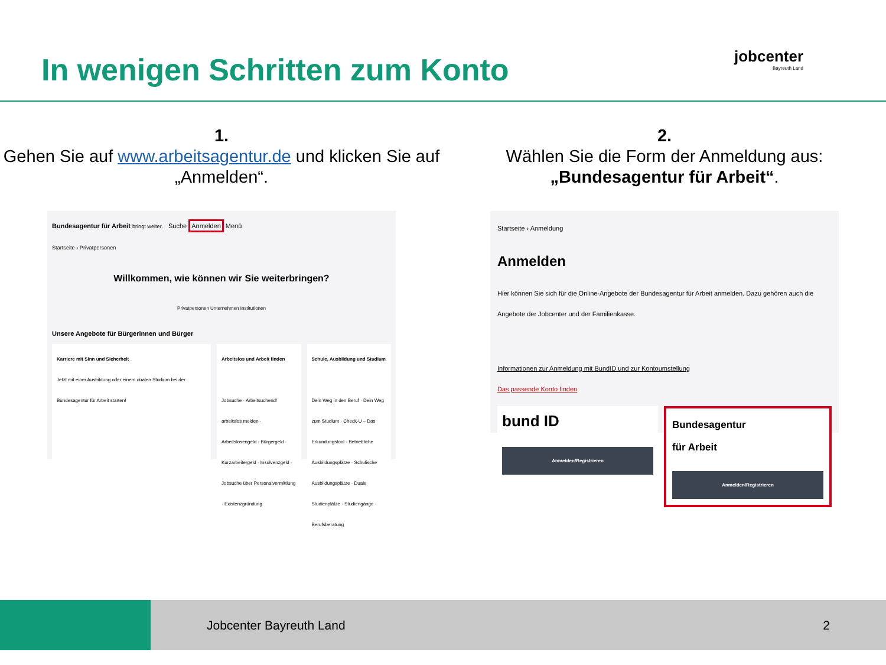In wenigen Schritten zum Konto
jobcenter
Bayreuth Land
1.
Gehen Sie auf www.arbeitsagentur.de und klicken Sie auf „Anmelden“.
Bundesagentur für Arbeit bringt weiter. Suche Anmelden Menü
Startseite › Privatpersonen
Willkommen, wie können wir Sie weiterbringen?
Privatpersonen Unternehmen Institutionen
Unsere Angebote für Bürgerinnen und Bürger
Karriere mit Sinn und Sicherheit
Jetzt mit einer Ausbildung oder einem dualen Studium bei der Bundesagentur für Arbeit starten!
Arbeitslos und Arbeit finden
Jobsuche · Arbeitsuchend/ arbeitslos melden · Arbeitslosengeld · Bürgergeld · Kurzarbeitergeld · Insolvenzgeld · Jobsuche über Personalvermittlung · Existenzgründung
Schule, Ausbildung und Studium
Dein Weg in den Beruf · Dein Weg zum Studium · Check-U – Das Erkundungstool · Betriebliche Ausbildungsplätze · Schulische Ausbildungsplätze · Duale Studienplätze · Studiengänge · Berufsberatung
2.
Wählen Sie die Form der Anmeldung aus:
„Bundesagentur für Arbeit“.
Startseite › Anmeldung
Anmelden
Hier können Sie sich für die Online-Angebote der Bundesagentur für Arbeit anmelden. Dazu gehören auch die Angebote der Jobcenter und der Familienkasse.
Informationen zur Anmeldung mit BundID und zur Kontoumstellung
Das passende Konto finden
bund ID
Anmelden/Registrieren
Bundesagentur
für Arbeit
Anmelden/Registrieren
Jobcenter Bayreuth Land 2